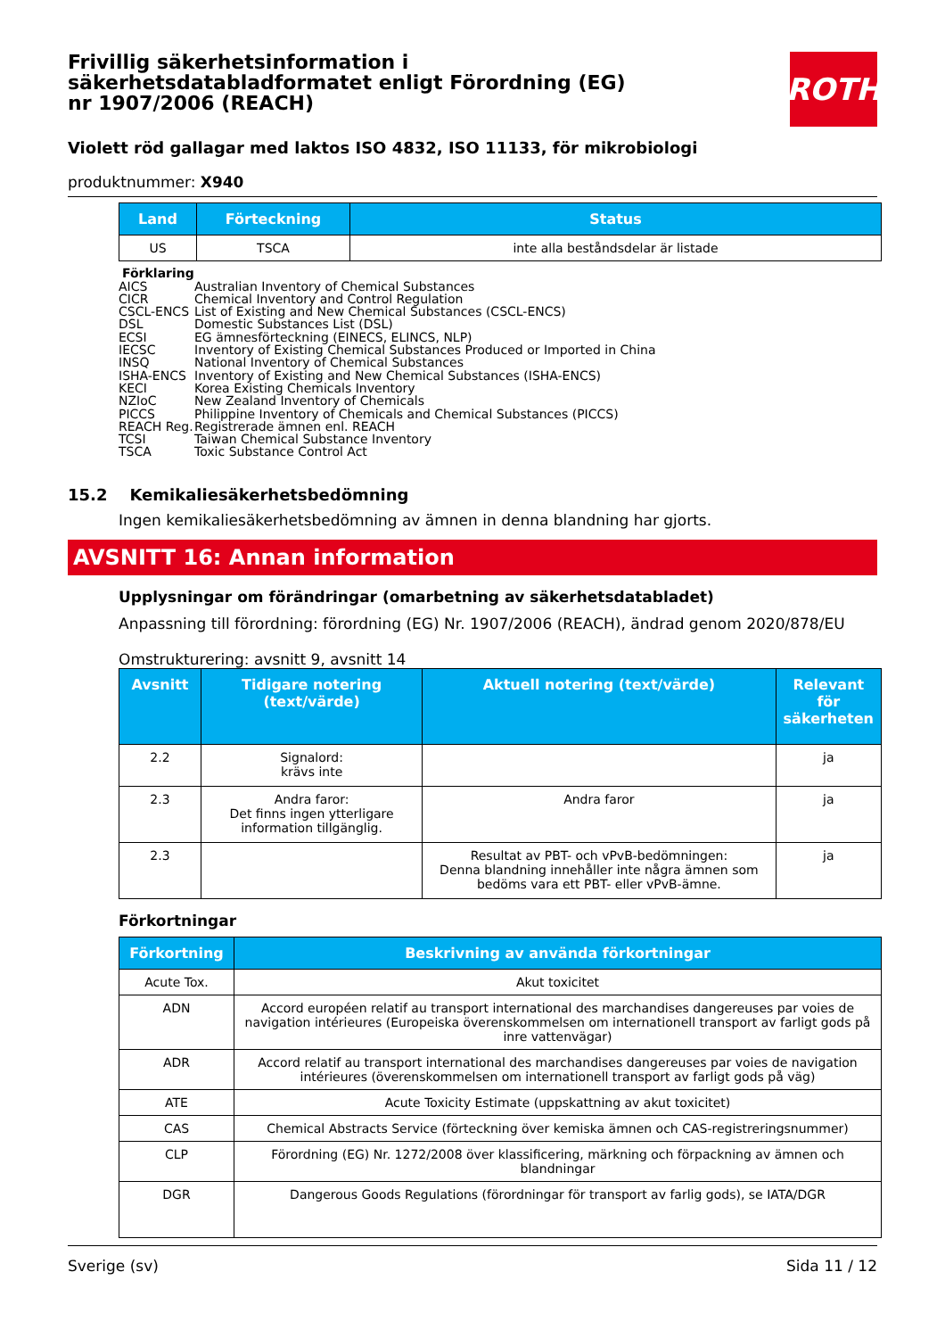ROTH
Frivillig säkerhetsinformation i säkerhetsdatabladformatet enligt Förordning (EG) nr 1907/2006 (REACH)
Violett röd gallagar med laktos ISO 4832, ISO 11133, för mikrobiologi
produktnummer: X940
| Land | Förteckning | Status |
| --- | --- | --- |
| US | TSCA | inte alla beståndsdelar är listade |
Förklaring
AICS Australian Inventory of Chemical Substances
CICR Chemical Inventory and Control Regulation
CSCL-ENCS List of Existing and New Chemical Substances (CSCL-ENCS)
DSL Domestic Substances List (DSL)
ECSI EG ämnesförteckning (EINECS, ELINCS, NLP)
IECSC Inventory of Existing Chemical Substances Produced or Imported in China
INSQ National Inventory of Chemical Substances
ISHA-ENCS Inventory of Existing and New Chemical Substances (ISHA-ENCS)
KECI Korea Existing Chemicals Inventory
NZIoC New Zealand Inventory of Chemicals
PICCS Philippine Inventory of Chemicals and Chemical Substances (PICCS)
REACH Reg. Registrerade ämnen enl. REACH
TCSI Taiwan Chemical Substance Inventory
TSCA Toxic Substance Control Act
15.2 Kemikaliesäkerhetsbedömning
Ingen kemikaliesäkerhetsbedömning av ämnen in denna blandning har gjorts.
AVSNITT 16: Annan information
Upplysningar om förändringar (omarbetning av säkerhetsdatabladet)
Anpassning till förordning: förordning (EG) Nr. 1907/2006 (REACH), ändrad genom 2020/878/EU
Omstrukturering: avsnitt 9, avsnitt 14
| Avsnitt | Tidigare notering (text/värde) | Aktuell notering (text/värde) | Relevant för säkerheten |
| --- | --- | --- | --- |
| 2.2 | Signalord: krävs inte | | ja |
| 2.3 | Andra faror: Det finns ingen ytterligare information tillgänglig. | Andra faror | ja |
| 2.3 | | Resultat av PBT- och vPvB-bedömningen: Denna blandning innehåller inte några ämnen som bedöms vara ett PBT- eller vPvB-ämne. | ja |
Förkortningar
| Förkortning | Beskrivning av använda förkortningar |
| --- | --- |
| Acute Tox. | Akut toxicitet |
| ADN | Accord européen relatif au transport international des marchandises dangereuses par voies de navigation intérieures (Europeiska överenskommelsen om internationell transport av farligt gods på inre vattenvägar) |
| ADR | Accord relatif au transport international des marchandises dangereuses par voies de navigation intérieures (överenskommelsen om internationell transport av farligt gods på väg) |
| ATE | Acute Toxicity Estimate (uppskattning av akut toxicitet) |
| CAS | Chemical Abstracts Service (förteckning över kemiska ämnen och CAS-registreringsnummer) |
| CLP | Förordning (EG) Nr. 1272/2008 över klassificering, märkning och förpackning av ämnen och blandningar |
| DGR | Dangerous Goods Regulations (förordningar för transport av farlig gods), se IATA/DGR |
Sverige (sv) Sida 11 / 12